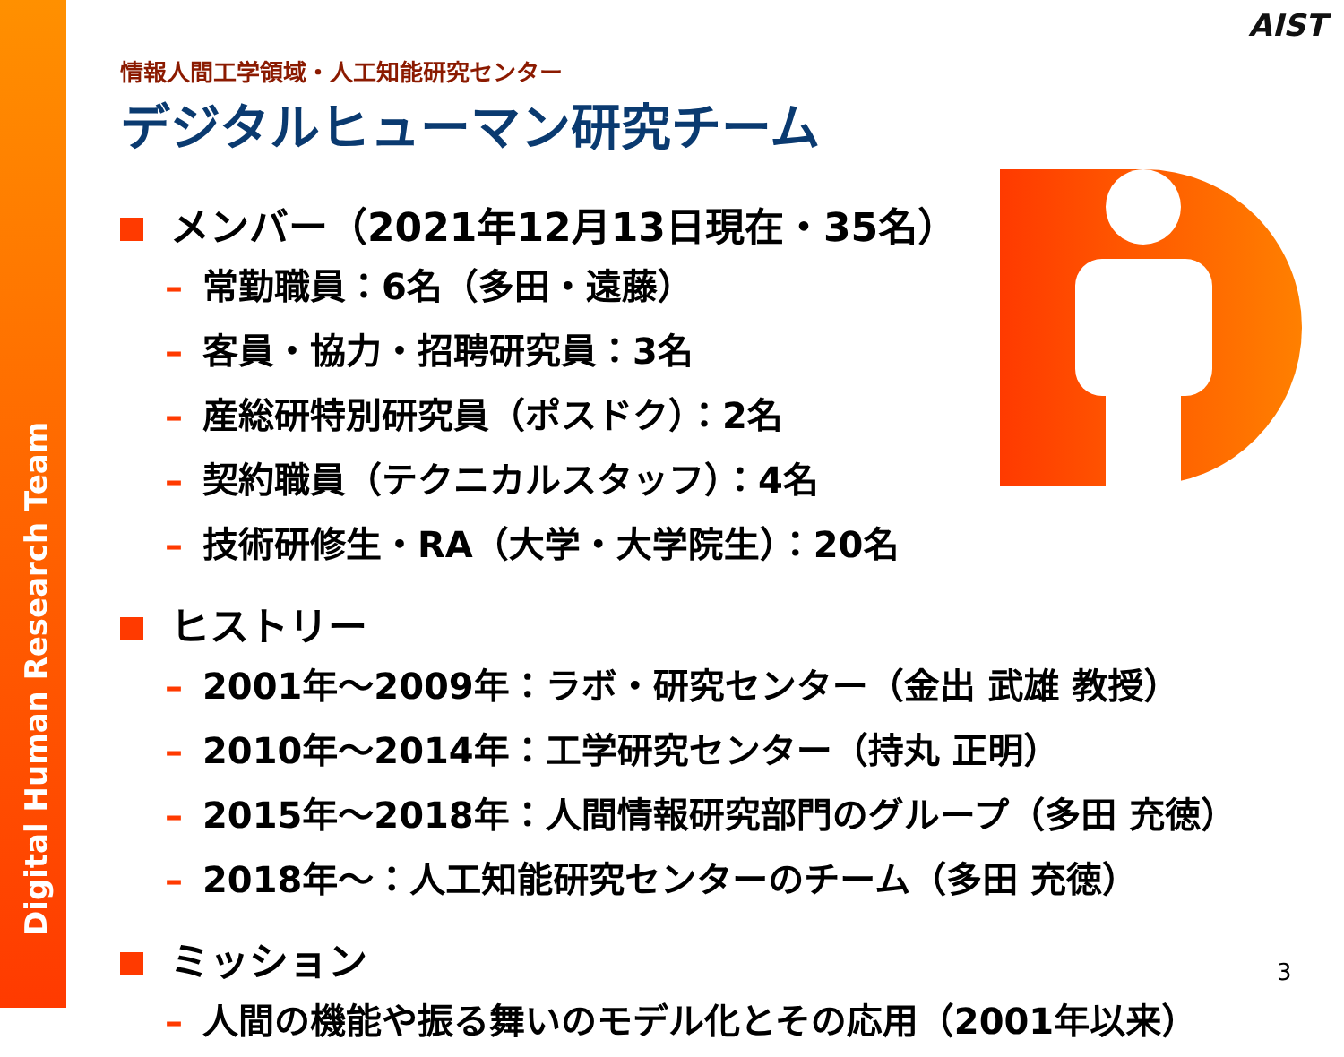Digital Human Research Team
AIST
情報人間工学領域・人工知能研究センター
デジタルヒューマン研究チーム
メンバー（2021年12月13日現在・35名）
– 常勤職員：6名（多田・遠藤）
– 客員・協力・招聘研究員：3名
– 産総研特別研究員（ポスドク）：2名
– 契約職員（テクニカルスタッフ）：4名
– 技術研修生・RA（大学・大学院生）：20名
ヒストリー
– 2001年～2009年：ラボ・研究センター（金出 武雄 教授）
– 2010年～2014年：工学研究センター（持丸 正明）
– 2015年～2018年：人間情報研究部門のグループ（多田 充徳）
– 2018年～：人工知能研究センターのチーム（多田 充徳）
ミッション
– 人間の機能や振る舞いのモデル化とその応用（2001年以来）
3